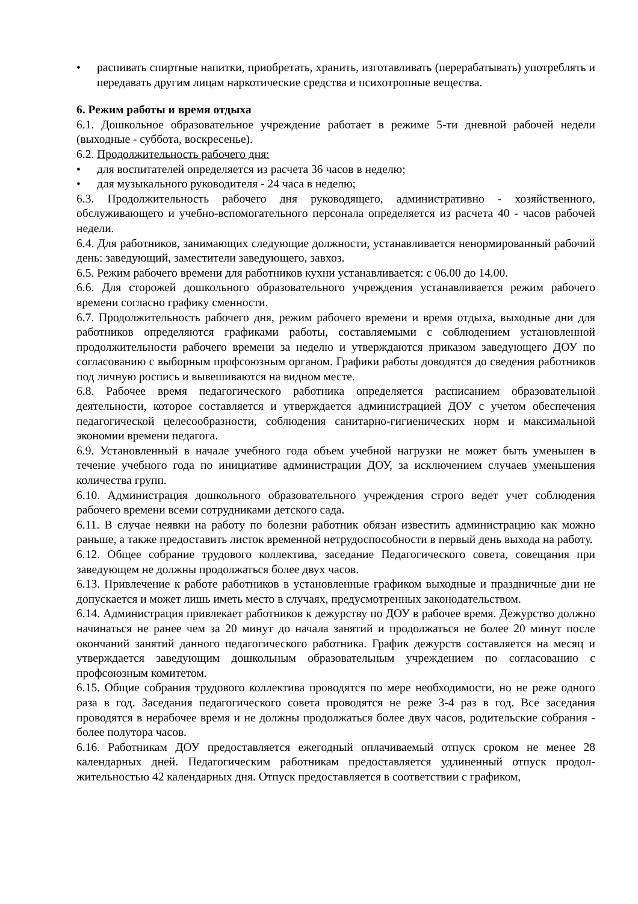• распивать спиртные напитки, приобретать, хранить, изготавливать (перерабатывать) употреблять и передавать другим лицам наркотические средства и психотропные вещества.
6. Режим работы и время отдыха
6.1. Дошкольное образовательное учреждение работает в режиме 5-ти дневной рабочей недели (выходные - суббота, воскресенье).
6.2. Продолжительность рабочего дня:
• для воспитателей определяется из расчета 36 часов в неделю;
• для музыкального руководителя - 24 часа в неделю;
6.3. Продолжительность рабочего дня руководящего, административно - хозяйственного, обслуживающего и учебно-вспомогательного персонала определяется из расчета 40 - часов рабочей недели.
6.4. Для работников, занимающих следующие должности, устанавливается ненормированный рабочий день: заведующий, заместители заведующего, завхоз.
6.5. Режим рабочего времени для работников кухни устанавливается: с 06.00 до 14.00.
6.6. Для сторожей дошкольного образовательного учреждения устанавливается режим рабочего времени согласно графику сменности.
6.7. Продолжительность рабочего дня, режим рабочего времени и время отдыха, выходные дни для работников определяются графиками работы, составляемыми с соблюдением установленной продолжительности рабочего времени за неделю и утверждаются приказом заведующего ДОУ по согласованию с выборным профсоюзным органом. Графики работы доводятся до сведения работников под личную роспись и вывешиваются на видном месте.
6.8. Рабочее время педагогического работника определяется расписанием образовательной деятельности, которое составляется и утверждается администрацией ДОУ с учетом обеспечения педагогической целесообразности, соблюдения санитарно-гигиенических норм и максимальной экономии времени педагога.
6.9. Установленный в начале учебного года объем учебной нагрузки не может быть уменьшен в течение учебного года по инициативе администрации ДОУ, за исключением случаев уменьшения количества групп.
6.10. Администрация дошкольного образовательного учреждения строго ведет учет соблюдения рабочего времени всеми сотрудниками детского сада.
6.11. В случае неявки на работу по болезни работник обязан известить администрацию как можно раньше, а также предоставить листок временной нетрудоспособности в первый день выхода на работу.
6.12. Общее собрание трудового коллектива, заседание Педагогического совета, совещания при заведующем не должны продолжаться более двух часов.
6.13. Привлечение к работе работников в установленные графиком выходные и праздничные дни не допускается и может лишь иметь место в случаях, предусмотренных законодательством.
6.14. Администрация привлекает работников к дежурству по ДОУ в рабочее время. Дежурство должно начинаться не ранее чем за 20 минут до начала занятий и продолжаться не более 20 минут после окончаний занятий данного педагогического работника. График дежурств составляется на месяц и утверждается заведующим дошкольным образовательным учреждением по согласованию с профсоюзным комитетом.
6.15. Общие собрания трудового коллектива проводятся по мере необходимости, но не реже одного раза в год. Заседания педагогического совета проводятся не реже 3-4 раз в год. Все заседания проводятся в нерабочее время и не должны продолжаться более двух часов, родительские собрания - более полутора часов.
6.16. Работникам ДОУ предоставляется ежегодный оплачиваемый отпуск сроком не менее 28 календарных дней. Педагогическим работникам предоставляется удлиненный отпуск продол-жительностью 42 календарных дня. Отпуск предоставляется в соответствии с графиком,